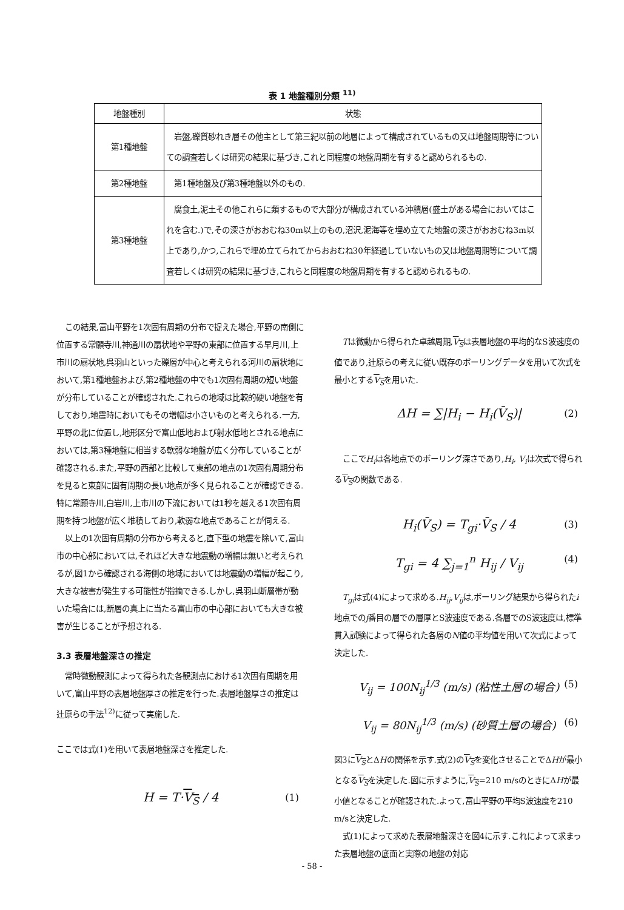表 1 地盤種別分類 <sup>11)</sup>
| 地盤種別 | 状態 |
| --- | --- |
| 第1種地盤 | 岩盤,礫質砂れき層その他主として第三紀以前の地層によって構成されているもの又は地盤周期等についての調査若しくは研究の結果に基づき,これと同程度の地盤周期を有すると認められるもの. |
| 第2種地盤 | 第1種地盤及び第3種地盤以外のもの. |
| 第3種地盤 | 腐食土,泥土その他これらに類するもので大部分が構成されている沖積層(盛土がある場合においてはこれを含む.)で,その深さがおおむね30m以上のもの,沼沢,泥海等を埋め立てた地盤の深さがおおむね3m以上であり,かつ,これらで埋め立てられてからおおむね30年経過していないもの又は地盤周期等について調査若しくは研究の結果に基づき,これらと同程度の地盤周期を有すると認められるもの. |
この結果,富山平野を1次固有周期の分布で捉えた場合,平野の南側に位置する常願寺川,神通川の扇状地や平野の東部に位置する早月川,上市川の扇状地,呉羽山といった礫層が中心と考えられる河川の扇状地において,第1種地盤および,第2種地盤の中でも1次固有周期の短い地盤が分布していることが確認された.これらの地域は比較的硬い地盤を有しており,地震時においてもその増幅は小さいものと考えられる.一方,平野の北に位置し,地形区分で富山低地および射水低地とされる地点においては,第3種地盤に相当する軟弱な地盤が広く分布していることが確認される.また,平野の西部と比較して東部の地点の1次固有周期分布を見ると東部に固有周期の長い地点が多く見られることが確認できる.特に常願寺川,白岩川,上市川の下流においては1秒を越える1次固有周期を持つ地盤が広く堆積しており,軟弱な地点であることが伺える.
以上の1次固有周期の分布から考えると,直下型の地震を除いて,富山市の中心部においては,それほど大きな地震動の増幅は無いと考えられるが,図1から確認される海側の地域においては地震動の増幅が起こり,大きな被害が発生する可能性が指摘できる.しかし,呉羽山断層帯が動いた場合には,断層の真上に当たる富山市の中心部においても大きな被害が生じることが予想される.
3.3 表層地盤深さの推定
常時微動観測によって得られた各観測点における1次固有周期を用いて,富山平野の表層地盤厚さの推定を行った.表層地盤厚さの推定は辻原らの手法<sup>12)</sup>に従って実施した.
ここでは式(1)を用いて表層地盤深さを推定した.
H = T·V<sub>S</sub> / 4 (1)
Tは微動から得られた卓越周期,V<sub>S</sub>は表層地盤の平均的なS波速度の値であり,辻原らの考えに従い既存のボーリングデータを用いて次式を最小とするV<sub>S</sub>を用いた.
ΔH = ∑|H<sub>i</sub> − H<sub>i</sub>(V̄<sub>S</sub>)| (2)
ここでH<sub>i</sub>は各地点でのボーリング深さであり,H<sub>i</sub>, V<sub>i</sub>は次式で得られるV<sub>S</sub>の関数である.
H<sub>i</sub>(V̄<sub>S</sub>) = T<sub>gi</sub>·V̄<sub>S</sub> / 4 (3)
T<sub>gi</sub> = 4 ∑<sub>j=1</sub><sup>n</sup> H<sub>ij</sub> / V<sub>ij</sub> (4)
T<sub>gi</sub>は式(4)によって求める.H<sub>ij</sub>,V<sub>ij</sub>は,ボーリング結果から得られたi地点でのj番目の層での層厚とS波速度である.各層でのS波速度は,標準貫入試験によって得られた各層のN値の平均値を用いて次式によって決定した.
V<sub>ij</sub> = 100N<sub>ij</sub><sup>1/3</sup> (m/s) (粘性土層の場合) (5)
V<sub>ij</sub> = 80N<sub>ij</sub><sup>1/3</sup> (m/s) (砂質土層の場合) (6)
図3にV<sub>S</sub>とΔHの関係を示す.式(2)のV<sub>S</sub>を変化させることでΔHが最小となるV<sub>S</sub>を決定した.図に示すように,V<sub>S</sub>=210 m/sのときにΔHが最小値となることが確認された.よって,富山平野の平均S波速度を210 m/sと決定した.
式(1)によって求めた表層地盤深さを図4に示す.これによって求まった表層地盤の底面と実際の地盤の対応
- 58 -